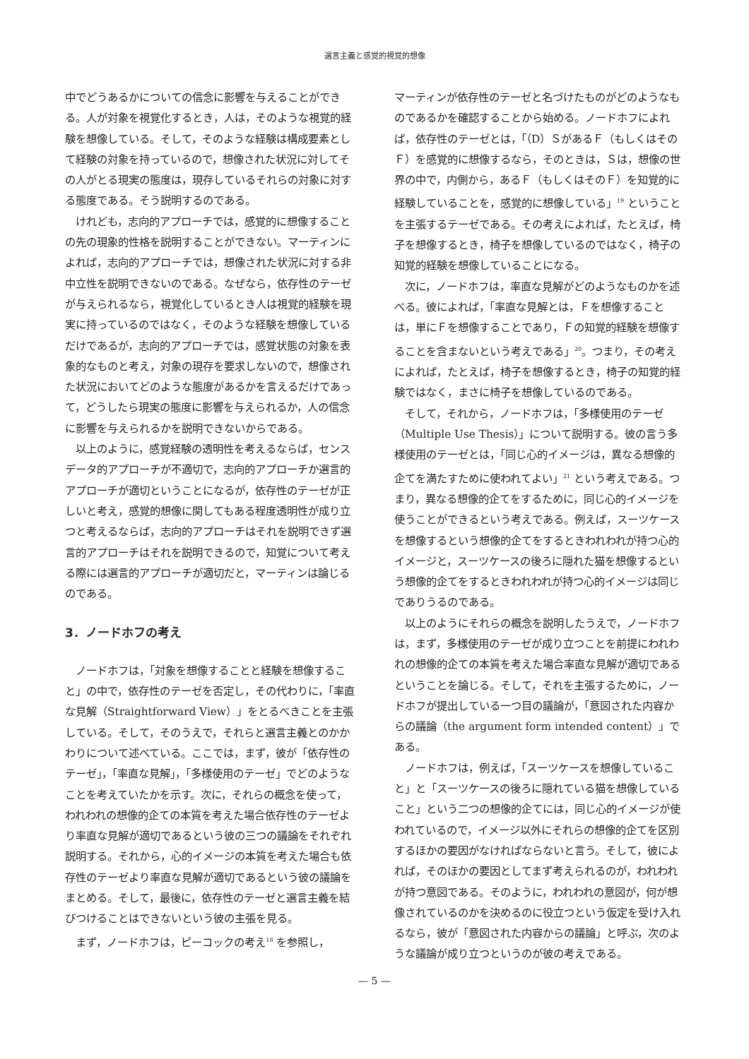選言主義と感覚的視覚的想像
中でどうあるかについての信念に影響を与えることができる。人が対象を視覚化するとき，人は，そのような視覚的経験を想像している。そして，そのような経験は構成要素として経験の対象を持っているので，想像された状況に対してその人がとる現実の態度は，現存しているそれらの対象に対する態度である。そう説明するのである。
けれども，志向的アプローチでは，感覚的に想像することの先の現象的性格を説明することができない。マーティンによれば，志向的アプローチでは，想像された状況に対する非中立性を説明できないのである。なぜなら，依存性のテーゼが与えられるなら，視覚化しているとき人は視覚的経験を現実に持っているのではなく，そのような経験を想像しているだけであるが，志向的アプローチでは，感覚状態の対象を表象的なものと考え，対象の現存を要求しないので，想像された状況においてどのような態度があるかを言えるだけであって，どうしたら現実の態度に影響を与えられるか，人の信念に影響を与えられるかを説明できないからである。
以上のように，感覚経験の透明性を考えるならば，センスデータ的アプローチが不適切で，志向的アプローチか選言的アプローチが適切ということになるが，依存性のテーゼが正しいと考え，感覚的想像に関してもある程度透明性が成り立つと考えるならば，志向的アプローチはそれを説明できず選言的アプローチはそれを説明できるので，知覚について考える際には選言的アプローチが適切だと，マーティンは論じるのである。
3．ノードホフの考え
ノードホフは，「対象を想像することと経験を想像すること」の中で，依存性のテーゼを否定し，その代わりに，「率直な見解（Straightforward View）」をとるべきことを主張している。そして，そのうえで，それらと選言主義とのかかわりについて述べている。ここでは，まず，彼が「依存性のテーゼ」，「率直な見解」，「多様使用のテーゼ」でどのようなことを考えていたかを示す。次に，それらの概念を使って，われわれの想像的企ての本質を考えた場合依存性のテーゼより率直な見解が適切であるという彼の三つの議論をそれぞれ説明する。それから，心的イメージの本質を考えた場合も依存性のテーゼより率直な見解が適切であるという彼の議論をまとめる。そして，最後に，依存性のテーゼと選言主義を結びつけることはできないという彼の主張を見る。
まず，ノードホフは，ピーコックの考え<sup>18</sup> を参照し，
マーティンが依存性のテーゼと名づけたものがどのようなものであるかを確認することから始める。ノードホフによれば，依存性のテーゼとは，「（D）ＳがあるＦ（もしくはそのＦ）を感覚的に想像するなら，そのときは，Ｓは，想像の世界の中で，内側から，あるＦ（もしくはそのＦ）を知覚的に経験していることを，感覚的に想像している」<sup>19</sup> ということを主張するテーゼである。その考えによれば，たとえば，椅子を想像するとき，椅子を想像しているのではなく，椅子の知覚的経験を想像していることになる。
次に，ノードホフは，率直な見解がどのようなものかを述べる。彼によれば，「率直な見解とは，Ｆを想像することは，単にＦを想像することであり，Ｆの知覚的経験を想像することを含まないという考えである」<sup>20</sup>。つまり，その考えによれば，たとえば，椅子を想像するとき，椅子の知覚的経験ではなく，まさに椅子を想像しているのである。
そして，それから，ノードホフは，「多様使用のテーゼ（Multiple Use Thesis）」について説明する。彼の言う多様使用のテーゼとは，「同じ心的イメージは，異なる想像的企てを満たすために使われてよい」<sup>21</sup> という考えである。つまり，異なる想像的企てをするために，同じ心的イメージを使うことができるという考えである。例えば，スーツケースを想像するという想像的企てをするときわれわれが持つ心的イメージと，スーツケースの後ろに隠れた猫を想像するという想像的企てをするときわれわれが持つ心的イメージは同じでありうるのである。
以上のようにそれらの概念を説明したうえで，ノードホフは，まず，多様使用のテーゼが成り立つことを前提にわれわれの想像的企ての本質を考えた場合率直な見解が適切であるということを論じる。そして，それを主張するために，ノードホフが提出している一つ目の議論が，「意図された内容からの議論（the argument form intended content）」である。
ノードホフは，例えば，「スーツケースを想像していること」と「スーツケースの後ろに隠れている猫を想像していること」という二つの想像的企てには，同じ心的イメージが使われているので，イメージ以外にそれらの想像的企てを区別するほかの要因がなければならないと言う。そして，彼によれば，そのほかの要因としてまず考えられるのが，われわれが持つ意図である。そのように，われわれの意図が，何が想像されているのかを決めるのに役立つという仮定を受け入れるなら，彼が「意図された内容からの議論」と呼ぶ，次のような議論が成り立つというのが彼の考えである。
— 5 —